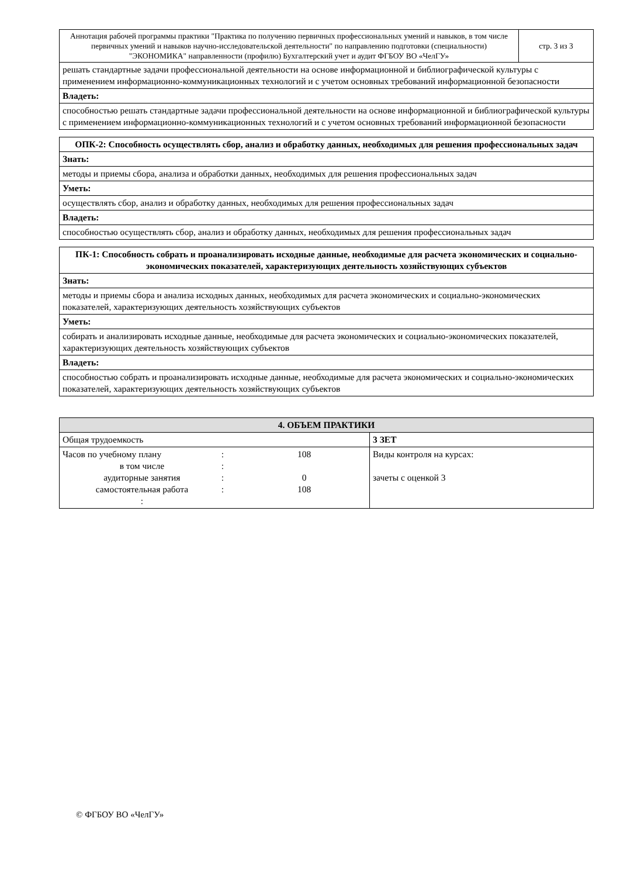| Аннотация рабочей программы практики "Практика по получению первичных профессиональных умений и навыков, в том числе первичных умений и навыков научно-исследовательской деятельности" по направлению подготовки (специальности) "ЭКОНОМИКА" направленности (профилю) Бухгалтерский учет и аудит ФГБОУ ВО «ЧелГУ» | стр. 3 из 3 |
| решать стандартные задачи профессиональной деятельности на основе информационной и библиографической культуры с применением информационно-коммуникационных технологий и с учетом основных требований информационной безопасности | |
| Владеть: | |
| способностью решать стандартные задачи профессиональной деятельности на основе информационной и библиографической культуры с применением информационно-коммуникационных технологий и с учетом основных требований информационной безопасности | |
| ОПК-2: Способность осуществлять сбор, анализ и обработку данных, необходимых для решения профессиональных задач |
| --- |
| Знать: |
| методы и приемы сбора, анализа и обработки данных, необходимых для решения профессиональных задач |
| Уметь: |
| осуществлять сбор, анализ и обработку данных, необходимых для решения профессиональных задач |
| Владеть: |
| способностью осуществлять сбор, анализ и обработку данных, необходимых для решения профессиональных задач |
| ПК-1: Способность собрать и проанализировать исходные данные, необходимые для расчета экономических и социально-экономических показателей, характеризующих деятельность хозяйствующих субъектов |
| --- |
| Знать: |
| методы и приемы сбора и анализа исходных данных, необходимых для расчета экономических и социально-экономических показателей, характеризующих деятельность хозяйствующих субъектов |
| Уметь: |
| собирать и анализировать исходные данные, необходимые для расчета экономических и социально-экономических показателей, характеризующих деятельность хозяйствующих субъектов |
| Владеть: |
| способностью собрать и проанализировать исходные данные, необходимые для расчета экономических и социально-экономических показателей, характеризующих деятельность хозяйствующих субъектов |
| 4. ОБЪЕМ ПРАКТИКИ | |
| --- | --- |
| Общая трудоемкость | 3 ЗЕТ |
| / Часов по учебному плану / : / 108 / / в том числе / : / / / аудиторные занятия / : / 0 / / самостоятельная работа / : / 108 / / : / / / | Виды контроля на курсах: зачеты с оценкой 3 |
© ФГБОУ ВО «ЧелГУ»